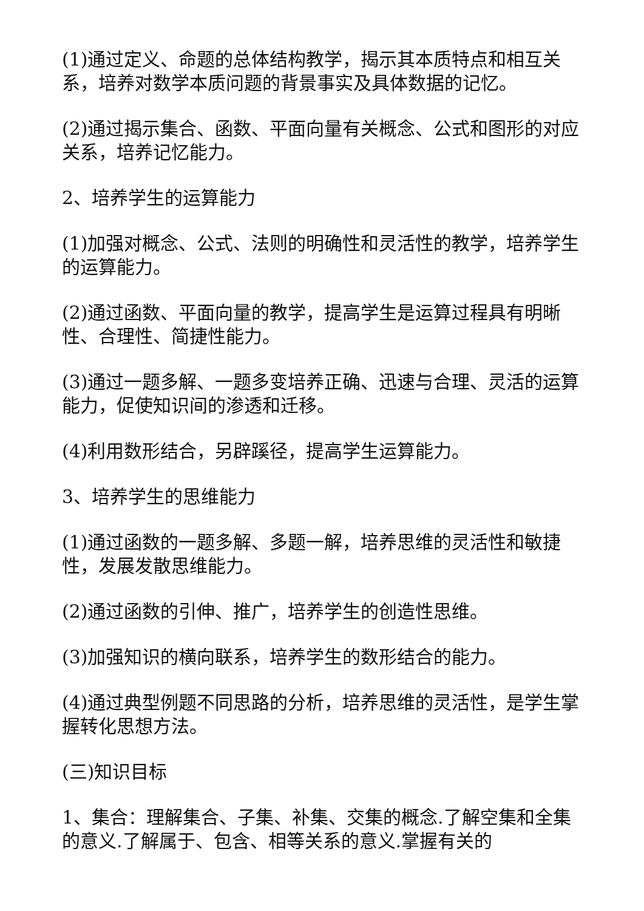(1)通过定义、命题的总体结构教学，揭示其本质特点和相互关系，培养对数学本质问题的背景事实及具体数据的记忆。
(2)通过揭示集合、函数、平面向量有关概念、公式和图形的对应关系，培养记忆能力。
2、培养学生的运算能力
(1)加强对概念、公式、法则的明确性和灵活性的教学，培养学生的运算能力。
(2)通过函数、平面向量的教学，提高学生是运算过程具有明晰性、合理性、简捷性能力。
(3)通过一题多解、一题多变培养正确、迅速与合理、灵活的运算能力，促使知识间的渗透和迁移。
(4)利用数形结合，另辟蹊径，提高学生运算能力。
3、培养学生的思维能力
(1)通过函数的一题多解、多题一解，培养思维的灵活性和敏捷性，发展发散思维能力。
(2)通过函数的引伸、推广，培养学生的创造性思维。
(3)加强知识的横向联系，培养学生的数形结合的能力。
(4)通过典型例题不同思路的分析，培养思维的灵活性，是学生掌握转化思想方法。
(三)知识目标
1、集合：理解集合、子集、补集、交集的概念.了解空集和全集的意义.了解属于、包含、相等关系的意义.掌握有关的